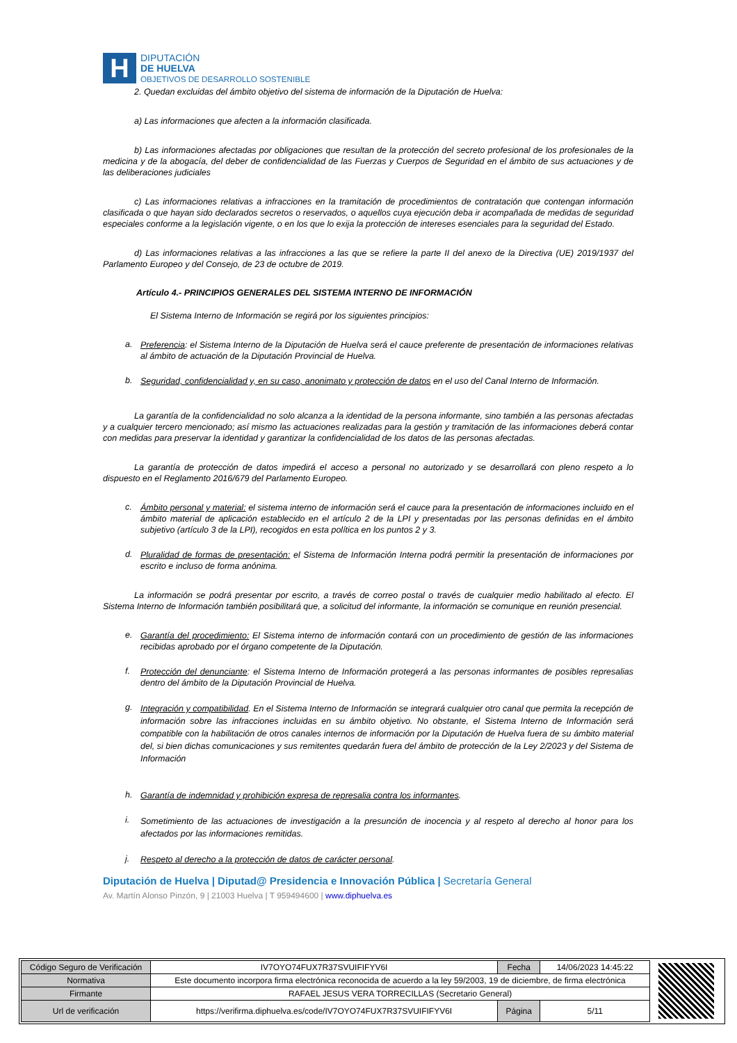H
DIPUTACIÓN
DE HUELVA
OBJETIVOS DE DESARROLLO SOSTENIBLE
2. Quedan excluidas del ámbito objetivo del sistema de información de la Diputación de Huelva:
a) Las informaciones que afecten a la información clasificada.
b) Las informaciones afectadas por obligaciones que resultan de la protección del secreto profesional de los profesionales de la medicina y de la abogacía, del deber de confidencialidad de las Fuerzas y Cuerpos de Seguridad en el ámbito de sus actuaciones y de las deliberaciones judiciales
c) Las informaciones relativas a infracciones en la tramitación de procedimientos de contratación que contengan información clasificada o que hayan sido declarados secretos o reservados, o aquellos cuya ejecución deba ir acompañada de medidas de seguridad especiales conforme a la legislación vigente, o en los que lo exija la protección de intereses esenciales para la seguridad del Estado.
d) Las informaciones relativas a las infracciones a las que se refiere la parte II del anexo de la Directiva (UE) 2019/1937 del Parlamento Europeo y del Consejo, de 23 de octubre de 2019.
Artículo 4.- PRINCIPIOS GENERALES DEL SISTEMA INTERNO DE INFORMACIÓN
El Sistema Interno de Información se regirá por los siguientes principios:
a.
Preferencia: el Sistema Interno de la Diputación de Huelva será el cauce preferente de presentación de informaciones relativas al ámbito de actuación de la Diputación Provincial de Huelva.
b.
Seguridad, confidencialidad y, en su caso, anonimato y protección de datos en el uso del Canal Interno de Información.
La garantía de la confidencialidad no solo alcanza a la identidad de la persona informante, sino también a las personas afectadas y a cualquier tercero mencionado; así mismo las actuaciones realizadas para la gestión y tramitación de las informaciones deberá contar con medidas para preservar la identidad y garantizar la confidencialidad de los datos de las personas afectadas.
La garantía de protección de datos impedirá el acceso a personal no autorizado y se desarrollará con pleno respeto a lo dispuesto en el Reglamento 2016/679 del Parlamento Europeo.
c.
Ámbito personal y material: el sistema interno de información será el cauce para la presentación de informaciones incluido en el ámbito material de aplicación establecido en el artículo 2 de la LPI y presentadas por las personas definidas en el ámbito subjetivo (artículo 3 de la LPI), recogidos en esta política en los puntos 2 y 3.
d.
Pluralidad de formas de presentación: el Sistema de Información Interna podrá permitir la presentación de informaciones por escrito e incluso de forma anónima.
La información se podrá presentar por escrito, a través de correo postal o través de cualquier medio habilitado al efecto. El Sistema Interno de Información también posibilitará que, a solicitud del informante, la información se comunique en reunión presencial.
e.
Garantía del procedimiento: El Sistema interno de información contará con un procedimiento de gestión de las informaciones recibidas aprobado por el órgano competente de la Diputación.
f.
Protección del denunciante: el Sistema Interno de Información protegerá a las personas informantes de posibles represalias dentro del ámbito de la Diputación Provincial de Huelva.
g.
Integración y compatibilidad. En el Sistema Interno de Información se integrará cualquier otro canal que permita la recepción de información sobre las infracciones incluidas en su ámbito objetivo. No obstante, el Sistema Interno de Información será compatible con la habilitación de otros canales internos de información por la Diputación de Huelva fuera de su ámbito material del, si bien dichas comunicaciones y sus remitentes quedarán fuera del ámbito de protección de la Ley 2/2023 y del Sistema de Información
h.
Garantía de indemnidad y prohibición expresa de represalia contra los informantes.
i.
Sometimiento de las actuaciones de investigación a la presunción de inocencia y al respeto al derecho al honor para los afectados por las informaciones remitidas.
j.
Respeto al derecho a la protección de datos de carácter personal.
Diputación de Huelva | Diputad@ Presidencia e Innovación Pública | Secretaría General
Av. Martín Alonso Pinzón, 9 | 21003 Huelva | T 959494600 | www.diphuelva.es
| Código Seguro de Verificación | IV7OYO74FUX7R37SVUIFIFYV6I | Fecha | 14/06/2023 14:45:22 |
| Normativa | Este documento incorpora firma electrónica reconocida de acuerdo a la ley 59/2003, 19 de diciembre, de firma electrónica | | |
| Firmante | RAFAEL JESUS VERA TORRECILLAS (Secretario General) | | |
| Url de verificación | https://verifirma.diphuelva.es/code/IV7OYO74FUX7R37SVUIFIFYV6I | Página | 5/11 |